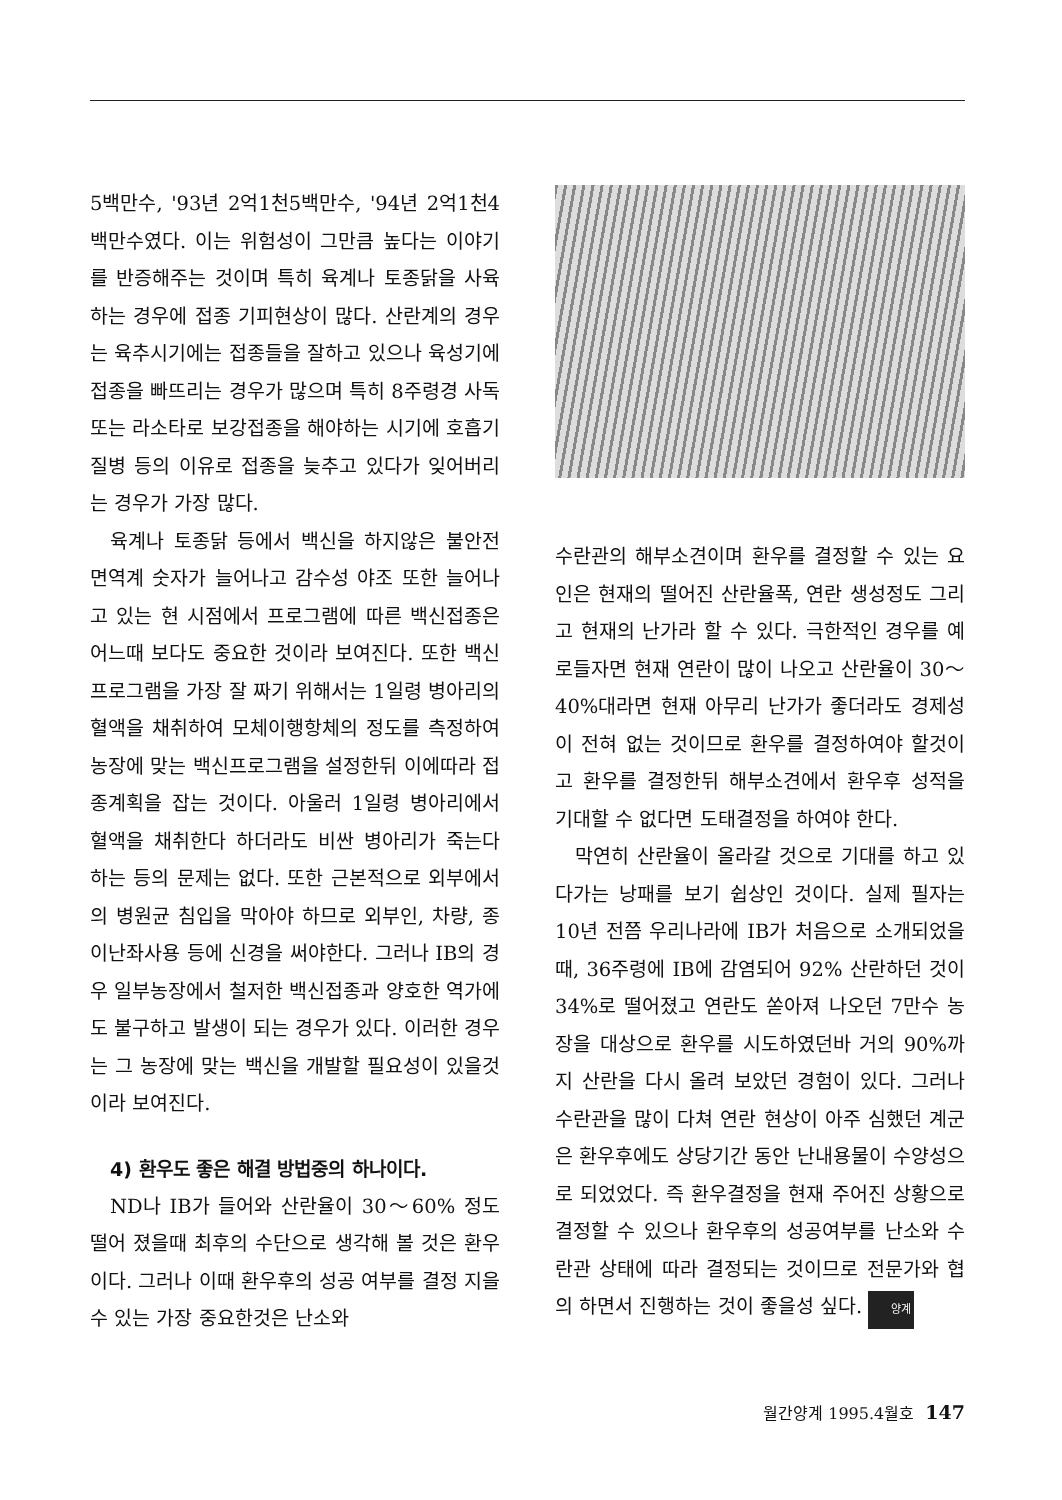5백만수, '93년 2억1천5백만수, '94년 2억1천4백만수였다. 이는 위험성이 그만큼 높다는 이야기를 반증해주는 것이며 특히 육계나 토종닭을 사육하는 경우에 접종 기피현상이 많다. 산란계의 경우는 육추시기에는 접종들을 잘하고 있으나 육성기에 접종을 빠뜨리는 경우가 많으며 특히 8주령경 사독 또는 라소타로 보강접종을 해야하는 시기에 호흡기질병 등의 이유로 접종을 늦추고 있다가 잊어버리는 경우가 가장 많다.
육계나 토종닭 등에서 백신을 하지않은 불안전 면역계 숫자가 늘어나고 감수성 야조 또한 늘어나고 있는 현 시점에서 프로그램에 따른 백신접종은 어느때 보다도 중요한 것이라 보여진다. 또한 백신프로그램을 가장 잘 짜기 위해서는 1일령 병아리의 혈액을 채취하여 모체이행항체의 정도를 측정하여 농장에 맞는 백신프로그램을 설정한뒤 이에따라 접종계획을 잡는 것이다. 아울러 1일령 병아리에서 혈액을 채취한다 하더라도 비싼 병아리가 죽는다 하는 등의 문제는 없다. 또한 근본적으로 외부에서의 병원균 침입을 막아야 하므로 외부인, 차량, 종이난좌사용 등에 신경을 써야한다. 그러나 IB의 경우 일부농장에서 철저한 백신접종과 양호한 역가에도 불구하고 발생이 되는 경우가 있다. 이러한 경우는 그 농장에 맞는 백신을 개발할 필요성이 있을것이라 보여진다.
4) 환우도 좋은 해결 방법중의 하나이다.
ND나 IB가 들어와 산란율이 30～60% 정도 떨어 졌을때 최후의 수단으로 생각해 볼 것은 환우이다. 그러나 이때 환우후의 성공 여부를 결정 지을수 있는 가장 중요한것은 난소와
수란관의 해부소견이며 환우를 결정할 수 있는 요인은 현재의 떨어진 산란율폭, 연란 생성정도 그리고 현재의 난가라 할 수 있다. 극한적인 경우를 예로들자면 현재 연란이 많이 나오고 산란율이 30～40%대라면 현재 아무리 난가가 좋더라도 경제성이 전혀 없는 것이므로 환우를 결정하여야 할것이고 환우를 결정한뒤 해부소견에서 환우후 성적을 기대할 수 없다면 도태결정을 하여야 한다.
막연히 산란율이 올라갈 것으로 기대를 하고 있다가는 낭패를 보기 쉽상인 것이다. 실제 필자는 10년 전쯤 우리나라에 IB가 처음으로 소개되었을때, 36주령에 IB에 감염되어 92% 산란하던 것이 34%로 떨어졌고 연란도 쏟아져 나오던 7만수 농장을 대상으로 환우를 시도하였던바 거의 90%까지 산란을 다시 올려 보았던 경험이 있다. 그러나 수란관을 많이 다쳐 연란 현상이 아주 심했던 계군은 환우후에도 상당기간 동안 난내용물이 수양성으로 되었었다. 즉 환우결정을 현재 주어진 상황으로 결정할 수 있으나 환우후의 성공여부를 난소와 수란관 상태에 따라 결정되는 것이므로 전문가와 협의 하면서 진행하는 것이 좋을성 싶다. 양계
월간양계 1995.4월호 147